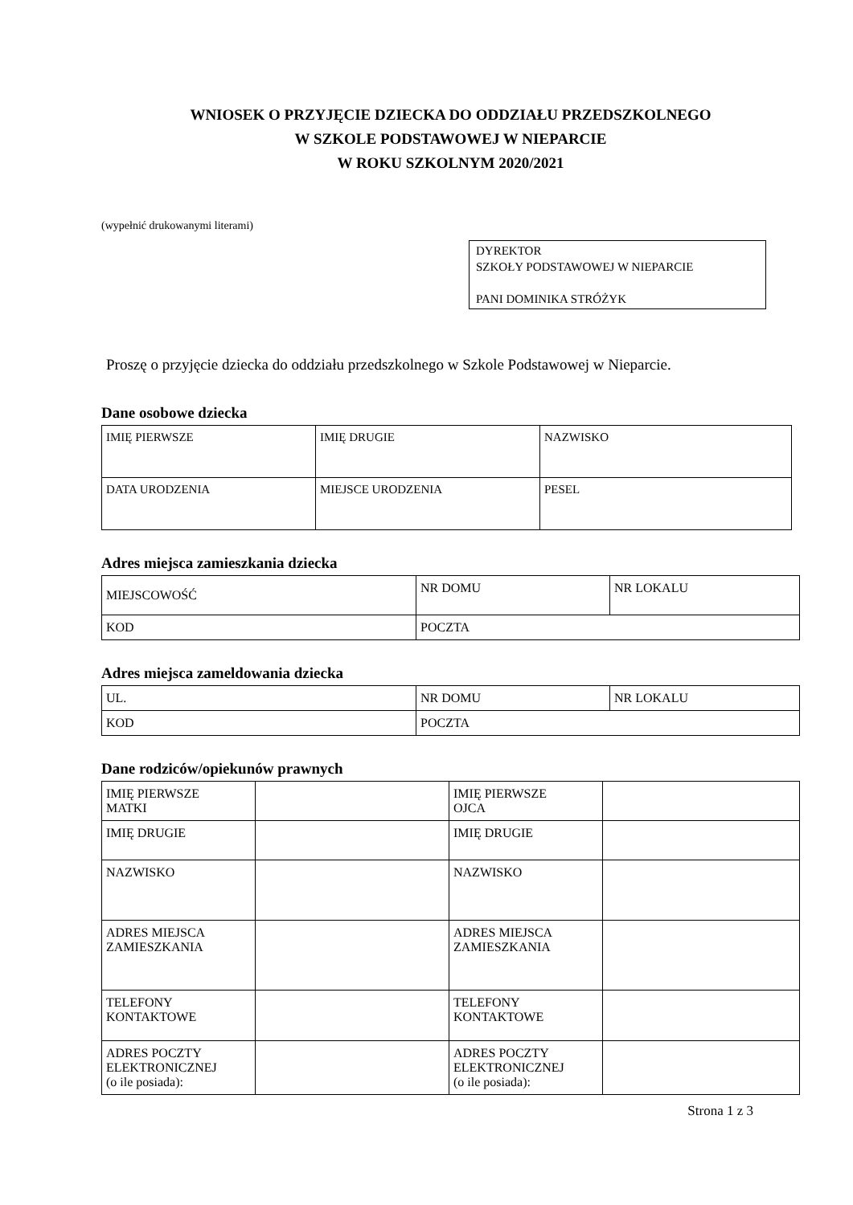WNIOSEK O PRZYJĘCIE DZIECKA DO ODDZIAŁU PRZEDSZKOLNEGO
W SZKOLE PODSTAWOWEJ W NIEPARCIE
W ROKU SZKOLNYM 2020/2021
(wypełnić drukowanymi literami)
DYREKTOR
SZKOŁY PODSTAWOWEJ W NIEPARCIE
PANI DOMINIKA STRÓŻYK
Proszę o przyjęcie dziecka do oddziału przedszkolnego w Szkole Podstawowej w Nieparcie.
Dane osobowe dziecka
| IMIĘ PIERWSZE | IMIĘ DRUGIE | NAZWISKO |
| DATA URODZENIA | MIEJSCE URODZENIA | PESEL |
Adres miejsca zamieszkania dziecka
| MIEJSCOWOŚĆ | NR DOMU | NR LOKALU |
| KOD | POCZTA | |
Adres miejsca zameldowania dziecka
| UL. | NR DOMU | NR LOKALU |
| KOD | POCZTA | |
Dane rodziców/opiekunów prawnych
| IMIĘ PIERWSZE MATKI | | IMIĘ PIERWSZE OJCA | |
| IMIĘ DRUGIE | | IMIĘ DRUGIE | |
| NAZWISKO | | NAZWISKO | |
| ADRES MIEJSCA ZAMIESZKANIA | | ADRES MIEJSCA ZAMIESZKANIA | |
| TELEFONY KONTAKTOWE | | TELEFONY KONTAKTOWE | |
| ADRES POCZTY ELEKTRONICZNEJ (o ile posiada): | | ADRES POCZTY ELEKTRONICZNEJ (o ile posiada): | |
Strona 1 z 3